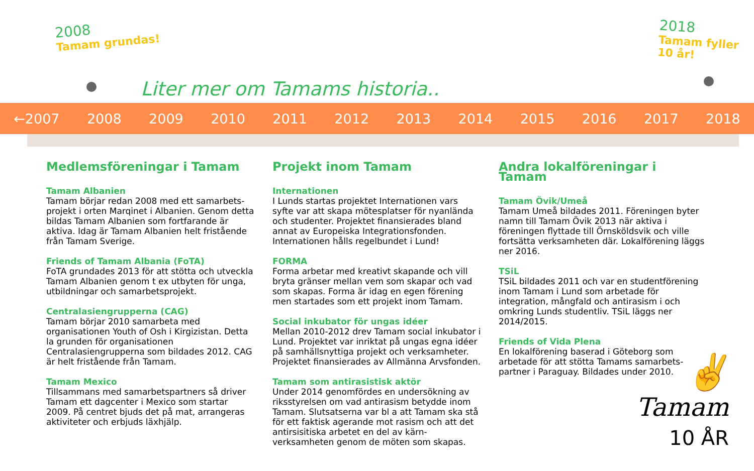2008
Tamam grundas!
2018
Tamam fyller 10 år!
Liter mer om Tamams historia..
←2007 2008 2009 2010 2011 2012 2013 2014 2015 2016 2017 2018
Medlemsföreningar i Tamam
Tamam Albanien
Tamam börjar redan 2008 med ett samarbets-projekt i orten Marqinet i Albanien. Genom detta bildas Tamam Albanien som fortfarande är aktiva. Idag är Tamam Albanien helt fristående från Tamam Sverige.
Friends of Tamam Albania (FoTA)
FoTA grundades 2013 för att stötta och utveckla Tamam Albanien genom t ex utbyten för unga, utbildningar och samarbetsprojekt.
Centralasiengrupperna (CAG)
Tamam börjar 2010 samarbeta med organisationen Youth of Osh i Kirgizistan. Detta la grunden för organisationen Centralasiengrupperna som bildades 2012. CAG är helt fristående från Tamam.
Tamam Mexico
Tillsammans med samarbetspartners så driver Tamam ett dagcenter i Mexico som startar 2009. På centret bjuds det på mat, arrangeras aktiviteter och erbjuds läxhjälp.
Projekt inom Tamam
Internationen
I Lunds startas projektet Internationen vars syfte var att skapa mötesplatser för nyanlända och studenter. Projektet finansierades bland annat av Europeiska Integrationsfonden. Internationen hålls regelbundet i Lund!
FORMA
Forma arbetar med kreativt skapande och vill bryta gränser mellan vem som skapar och vad som skapas. Forma är idag en egen förening men startades som ett projekt inom Tamam.
Social inkubator för ungas idéer
Mellan 2010-2012 drev Tamam social inkubator i Lund. Projektet var inriktat på ungas egna idéer på samhällsnyttiga projekt och verksamheter. Projektet finansierades av Allmänna Arvsfonden.
Tamam som antirasistisk aktör
Under 2014 genomfördes en undersökning av riksstyrelsen om vad antirasism betydde inom Tamam. Slutsatserna var bl a att Tamam ska stå för ett faktisk agerande mot rasism och att det antirsisitiska arbetet en del av kärn-verksamheten genom de möten som skapas.
Andra lokalföreningar i Tamam
Tamam Övik/Umeå
Tamam Umeå bildades 2011. Föreningen byter namn till Tamam Övik 2013 när aktiva i föreningen flyttade till Örnsköldsvik och ville fortsätta verksamheten där. Lokalförening läggs ner 2016.
TSiL
TSiL bildades 2011 och var en studentförening inom Tamam i Lund som arbetade för integration, mångfald och antirasism i och omkring Lunds studentliv. TSiL läggs ner 2014/2015.
Friends of Vida Plena
En lokalförening baserad i Göteborg som arbetade för att stötta Tamams samarbets-partner i Paraguay. Bildades under 2010.
✌
Tamam
10 ÅR